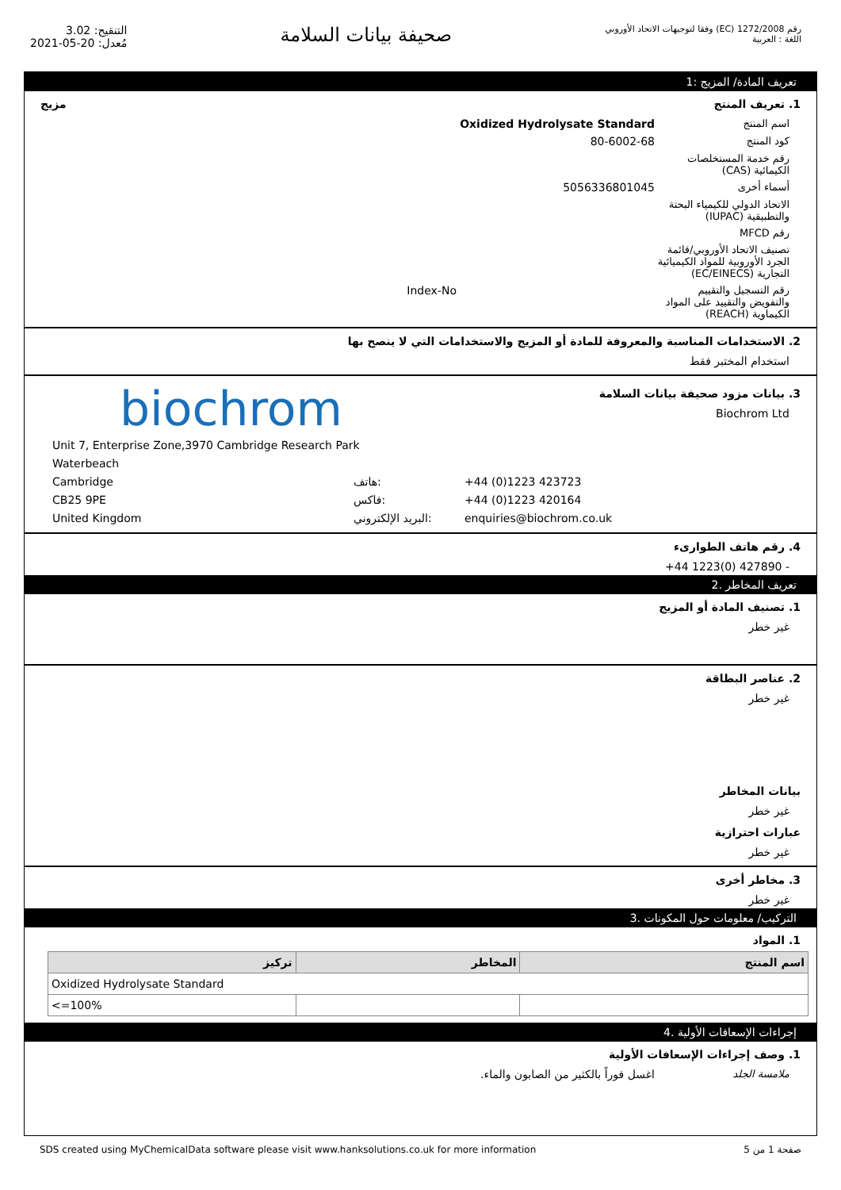التنقيح: 3.02
مُعدل: 20-05-2021
صحيفة بيانات السلامة
رقم 1272/2008 (EC) وفقا لتوجيهات الاتحاد الأوروبي
اللغة : العربية
تعريف المادة/ المزيج :1
1. تعريف المنتج مزيج
اسم المنتج Oxidized Hydrolysate Standard
كود المنتج
80-6002-68
رقم خدمة المستخلصات الكيمائية (CAS)
أسماء أخرى
5056336801045
الاتحاد الدولي للكيمياء البحتة والتطبيقية (IUPAC)
رقم MFCD
تصنيف الاتحاد الأوروبي/قائمة الجرد الأوروبية للمواد الكيميائية التجارية (EC/EINECS)
رقم التسجيل والتقييم والتفويض والتقييد على المواد الكيماوية (REACH)
Index-No
2. الاستخدامات المناسبة والمعروفة للمادة أو المزيج والاستخدامات التي لا ينصح بها
استخدام المختبر فقط
3. بيانات مزود صحيفة بيانات السلامة
Biochrom Ltd
biochrom
Unit 7, Enterprise Zone,3970 Cambridge Research Park
Waterbeach
Cambridge هاتف: +44 (0)1223 423723
CB25 9PE فاكس: +44 (0)1223 420164
United Kingdom البريد الإلكتروني: enquiries@biochrom.co.uk
4. رقم هاتف الطوارىء
- 427890 (0)1223 44+
تعريف المخاطر .2
1. تصنيف المادة أو المزيج
غير خطر
2. عناصر البطاقة
غير خطر
بيانات المخاطر
غير خطر
عبارات احترازية
غير خطر
3. مخاطر أخرى
غير خطر
التركيب/ معلومات حول المكونات .3
1. المواد
| اسم المنتج | المخاطر | تركيز |
| --- | --- | --- |
| Oxidized Hydrolysate Standard | | |
| | | <=100% |
إجراءات الإسعافات الأولية .4
1. وصف إجراءات الإسعافات الأولية
ملامسة الجلد
اغسل فوراً بالكثير من الصابون والماء.
SDS created using MyChemicalData software please visit www.hanksolutions.co.uk for more information صفحة 1 من 5